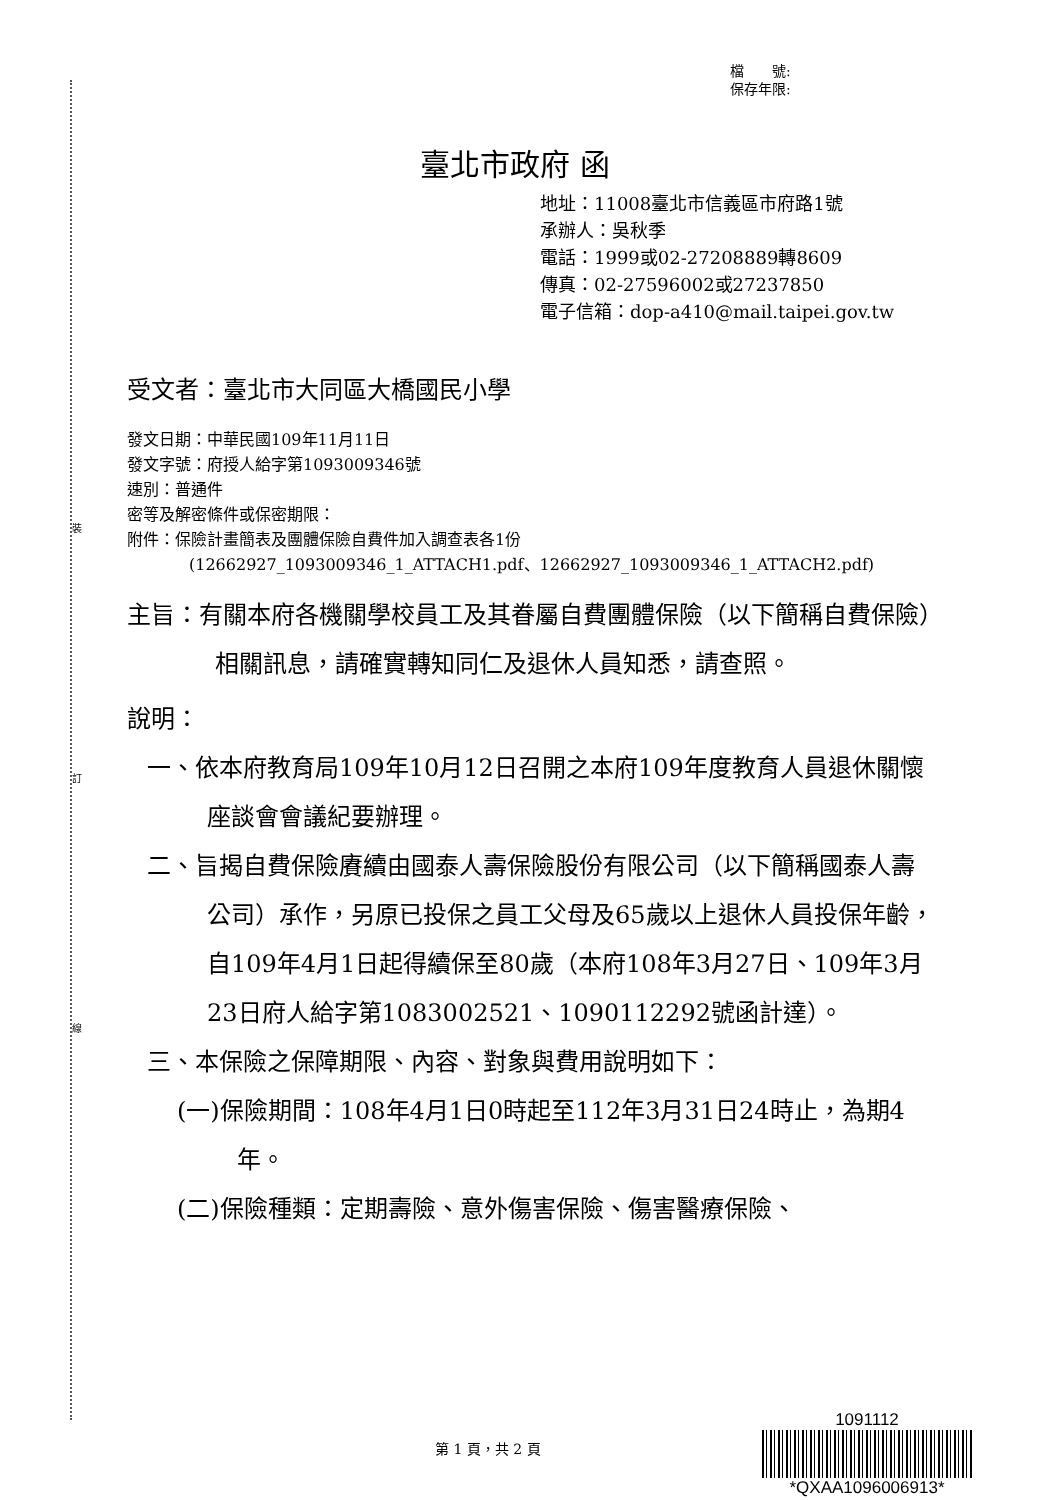裝
訂
線
檔　　號:
保存年限:
臺北市政府 函
地址：11008臺北市信義區市府路1號
承辦人：吳秋季
電話：1999或02-27208889轉8609
傳真：02-27596002或27237850
電子信箱：dop-a410@mail.taipei.gov.tw
受文者：臺北市大同區大橋國民小學
發文日期：中華民國109年11月11日
發文字號：府授人給字第1093009346號
速別：普通件
密等及解密條件或保密期限：
附件：保險計畫簡表及團體保險自費件加入調查表各1份
(12662927_1093009346_1_ATTACH1.pdf、12662927_1093009346_1_ATTACH2.pdf)
主旨：有關本府各機關學校員工及其眷屬自費團體保險（以下簡稱自費保險）相關訊息，請確實轉知同仁及退休人員知悉，請查照。
說明：
一、依本府教育局109年10月12日召開之本府109年度教育人員退休關懷座談會會議紀要辦理。
二、旨揭自費保險賡續由國泰人壽保險股份有限公司（以下簡稱國泰人壽公司）承作，另原已投保之員工父母及65歲以上退休人員投保年齡，自109年4月1日起得續保至80歲（本府108年3月27日、109年3月23日府人給字第1083002521、1090112292號函計達）。
三、本保險之保障期限、內容、對象與費用說明如下：
(一)保險期間：108年4月1日0時起至112年3月31日24時止，為期4年。
(二)保險種類：定期壽險、意外傷害保險、傷害醫療保險、
第 1 頁，共 2 頁
1091112
*QXAA1096006913*